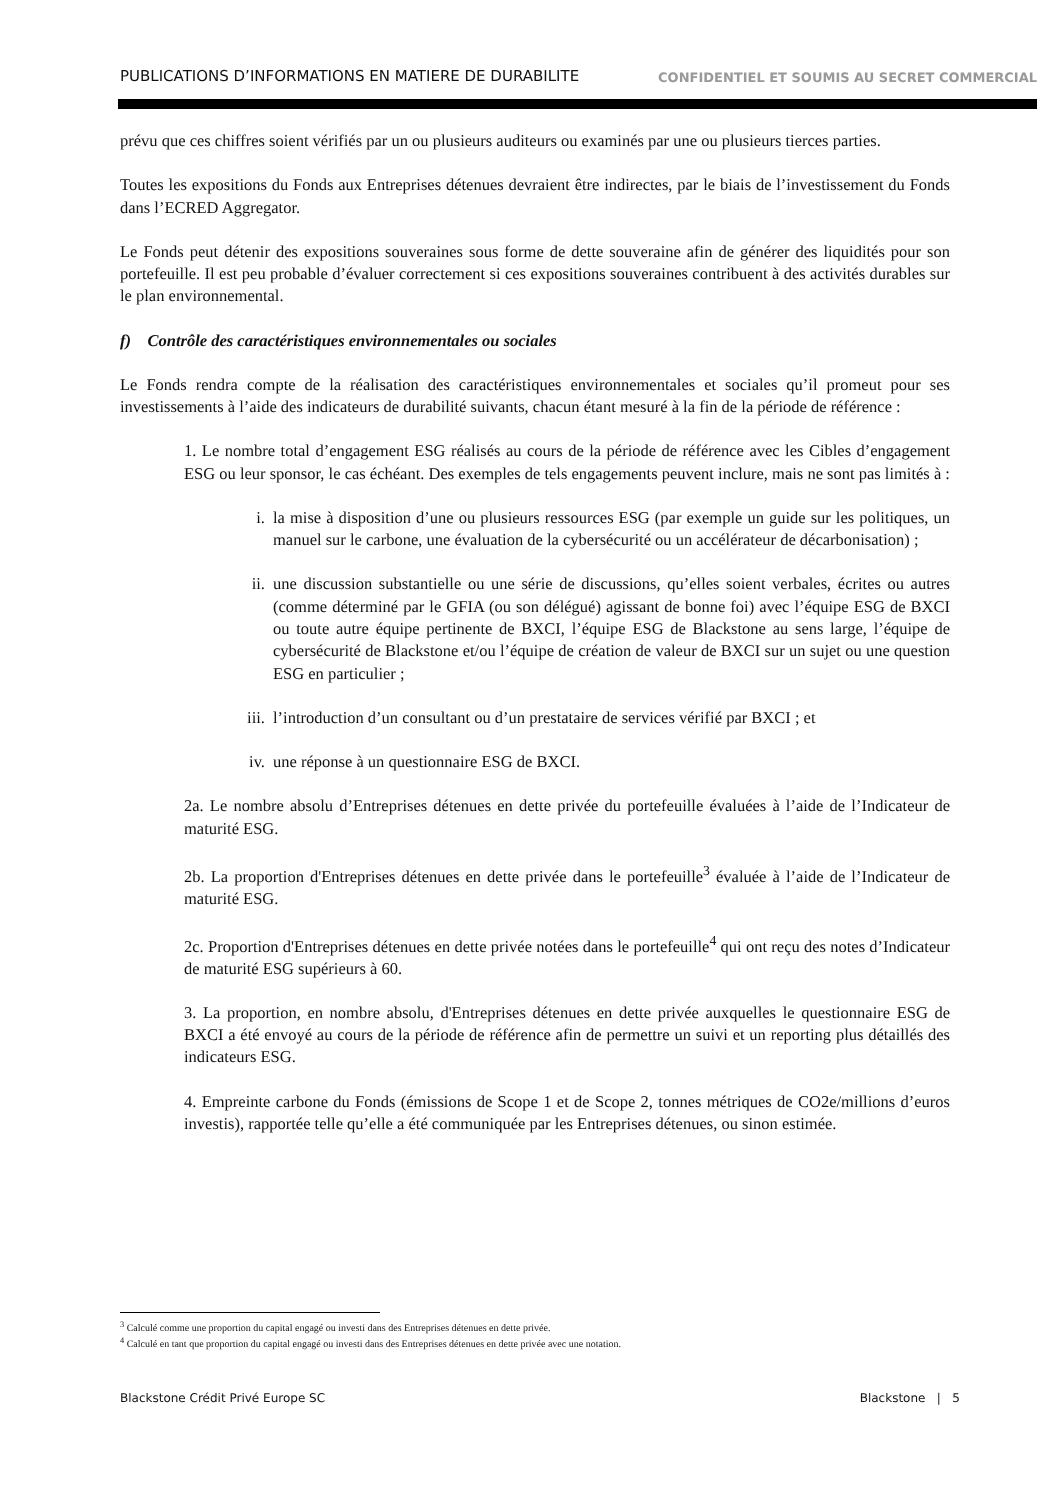PUBLICATIONS D’INFORMATIONS EN MATIERE DE DURABILITE CONFIDENTIEL ET SOUMIS AU SECRET COMMERCIAL
prévu que ces chiffres soient vérifiés par un ou plusieurs auditeurs ou examinés par une ou plusieurs tierces parties.
Toutes les expositions du Fonds aux Entreprises détenues devraient être indirectes, par le biais de l’investissement du Fonds dans l’ECRED Aggregator.
Le Fonds peut détenir des expositions souveraines sous forme de dette souveraine afin de générer des liquidités pour son portefeuille. Il est peu probable d’évaluer correctement si ces expositions souveraines contribuent à des activités durables sur le plan environnemental.
f) Contrôle des caractéristiques environnementales ou sociales
Le Fonds rendra compte de la réalisation des caractéristiques environnementales et sociales qu’il promeut pour ses investissements à l’aide des indicateurs de durabilité suivants, chacun étant mesuré à la fin de la période de référence :
1. Le nombre total d’engagement ESG réalisés au cours de la période de référence avec les Cibles d’engagement ESG ou leur sponsor, le cas échéant. Des exemples de tels engagements peuvent inclure, mais ne sont pas limités à :
i. la mise à disposition d’une ou plusieurs ressources ESG (par exemple un guide sur les politiques, un manuel sur le carbone, une évaluation de la cybersécurité ou un accélérateur de décarbonisation) ;
ii. une discussion substantielle ou une série de discussions, qu’elles soient verbales, écrites ou autres (comme déterminé par le GFIA (ou son délégué) agissant de bonne foi) avec l’équipe ESG de BXCI ou toute autre équipe pertinente de BXCI, l’équipe ESG de Blackstone au sens large, l’équipe de cybersécurité de Blackstone et/ou l’équipe de création de valeur de BXCI sur un sujet ou une question ESG en particulier ;
iii. l’introduction d’un consultant ou d’un prestataire de services vérifié par BXCI ; et
iv. une réponse à un questionnaire ESG de BXCI.
2a. Le nombre absolu d’Entreprises détenues en dette privée du portefeuille évaluées à l’aide de l’Indicateur de maturité ESG.
2b. La proportion d'Entreprises détenues en dette privée dans le portefeuille<sup>3</sup> évaluée à l’aide de l’Indicateur de maturité ESG.
2c. Proportion d'Entreprises détenues en dette privée notées dans le portefeuille<sup>4</sup> qui ont reçu des notes d’Indicateur de maturité ESG supérieurs à 60.
3. La proportion, en nombre absolu, d'Entreprises détenues en dette privée auxquelles le questionnaire ESG de BXCI a été envoyé au cours de la période de référence afin de permettre un suivi et un reporting plus détaillés des indicateurs ESG.
4. Empreinte carbone du Fonds (émissions de Scope 1 et de Scope 2, tonnes métriques de CO2e/millions d’euros investis), rapportée telle qu’elle a été communiquée par les Entreprises détenues, ou sinon estimée.
<sup>3</sup> Calculé comme une proportion du capital engagé ou investi dans des Entreprises détenues en dette privée.
<sup>4</sup> Calculé en tant que proportion du capital engagé ou investi dans des Entreprises détenues en dette privée avec une notation.
Blackstone Crédit Privé Europe SC Blackstone | 5